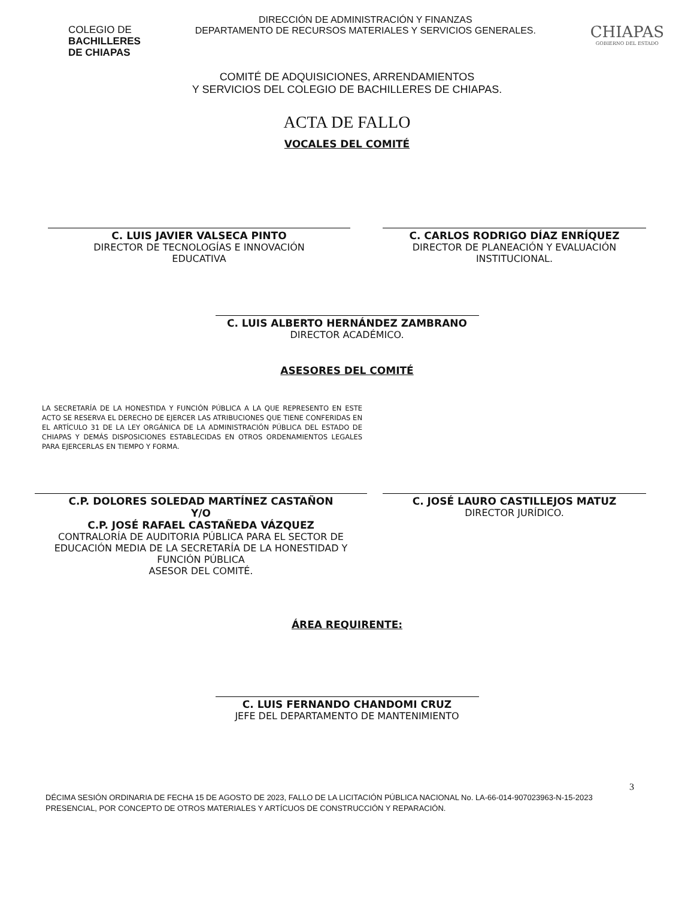COLEGIO DE
BACHILLERES
DE CHIAPAS
DIRECCIÓN DE ADMINISTRACIÓN Y FINANZAS
DEPARTAMENTO DE RECURSOS MATERIALES Y SERVICIOS GENERALES.
CHIAPAS
GOBIERNO DEL ESTADO
COMITÉ DE ADQUISICIONES, ARRENDAMIENTOS
Y SERVICIOS DEL COLEGIO DE BACHILLERES DE CHIAPAS.
ACTA DE FALLO
VOCALES DEL COMITÉ
C. LUIS JAVIER VALSECA PINTO
DIRECTOR DE TECNOLOGÍAS E INNOVACIÓN
EDUCATIVA
C. CARLOS RODRIGO DÍAZ ENRÍQUEZ
DIRECTOR DE PLANEACIÓN Y EVALUACIÓN
INSTITUCIONAL.
C. LUIS ALBERTO HERNÁNDEZ ZAMBRANO
DIRECTOR ACADÉMICO.
ASESORES DEL COMITÉ
LA SECRETARÍA DE LA HONESTIDA Y FUNCIÓN PÚBLICA A LA QUE REPRESENTO EN ESTE ACTO SE RESERVA EL DERECHO DE EJERCER LAS ATRIBUCIONES QUE TIENE CONFERIDAS EN EL ARTÍCULO 31 DE LA LEY ORGÁNICA DE LA ADMINISTRACIÓN PÚBLICA DEL ESTADO DE CHIAPAS Y DEMÁS DISPOSICIONES ESTABLECIDAS EN OTROS ORDENAMIENTOS LEGALES PARA EJERCERLAS EN TIEMPO Y FORMA.
C.P. DOLORES SOLEDAD MARTÍNEZ CASTAÑON
Y/O
C.P. JOSÉ RAFAEL CASTAÑEDA VÁZQUEZ
CONTRALORÍA DE AUDITORIA PÚBLICA PARA EL SECTOR DE EDUCACIÓN MEDIA DE LA SECRETARÍA DE LA HONESTIDAD Y FUNCIÓN PÚBLICA
ASESOR DEL COMITÉ.
C. JOSÉ LAURO CASTILLEJOS MATUZ
DIRECTOR JURÍDICO.
ÁREA REQUIRENTE:
C. LUIS FERNANDO CHANDOMI CRUZ
JEFE DEL DEPARTAMENTO DE MANTENIMIENTO
3
DÉCIMA SESIÓN ORDINARIA DE FECHA 15 DE AGOSTO DE 2023, FALLO DE LA LICITACIÓN PÚBLICA NACIONAL No. LA-66-014-907023963-N-15-2023 PRESENCIAL, POR CONCEPTO DE OTROS MATERIALES Y ARTÍCUOS DE CONSTRUCCIÓN Y REPARACIÓN.